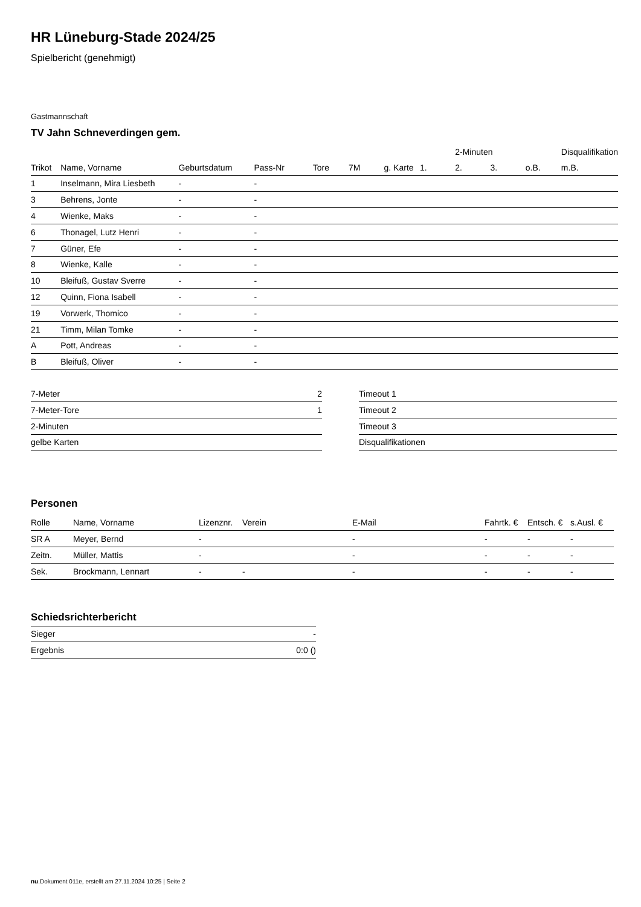HR Lüneburg-Stade 2024/25
Spielbericht (genehmigt)
Gastmannschaft
TV Jahn Schneverdingen gem.
| | | | | | | | | 2-Minuten | | | Disqualifikation |
| --- | --- | --- | --- | --- | --- | --- | --- | --- | --- | --- | --- |
| Trikot | Name, Vorname | Geburtsdatum | Pass-Nr | Tore | 7M | g. Karte | 1. | 2. | 3. | o.B. | m.B. |
| 1 | Inselmann, Mira Liesbeth | - | - | | | | | | | | |
| 3 | Behrens, Jonte | - | - | | | | | | | | |
| 4 | Wienke, Maks | - | - | | | | | | | | |
| 6 | Thonagel, Lutz Henri | - | - | | | | | | | | |
| 7 | Güner, Efe | - | - | | | | | | | | |
| 8 | Wienke, Kalle | - | - | | | | | | | | |
| 10 | Bleifuß, Gustav Sverre | - | - | | | | | | | | |
| 12 | Quinn, Fiona Isabell | - | - | | | | | | | | |
| 19 | Vorwerk, Thomico | - | - | | | | | | | | |
| 21 | Timm, Milan Tomke | - | - | | | | | | | | |
| A | Pott, Andreas | - | - | | | | | | | | |
| B | Bleifuß, Oliver | - | - | | | | | | | | |
| 7-Meter | 2 |
| 7-Meter-Tore | 1 |
| 2-Minuten | |
| gelbe Karten | |
| Timeout 1 |
| Timeout 2 |
| Timeout 3 |
| Disqualifikationen |
Personen
| Rolle | Name, Vorname | Lizenznr. | Verein | E-Mail | Fahrtk. € | Entsch. € | s.Ausl. € |
| --- | --- | --- | --- | --- | --- | --- | --- |
| SR A | Meyer, Bernd | - | | - | - | - | - |
| Zeitn. | Müller, Mattis | - | | - | - | - | - |
| Sek. | Brockmann, Lennart | - | - | - | - | - | - |
Schiedsrichterbericht
| Sieger | - |
| Ergebnis | 0:0 () |
nu.Dokument 011e, erstellt am 27.11.2024 10:25 | Seite 2